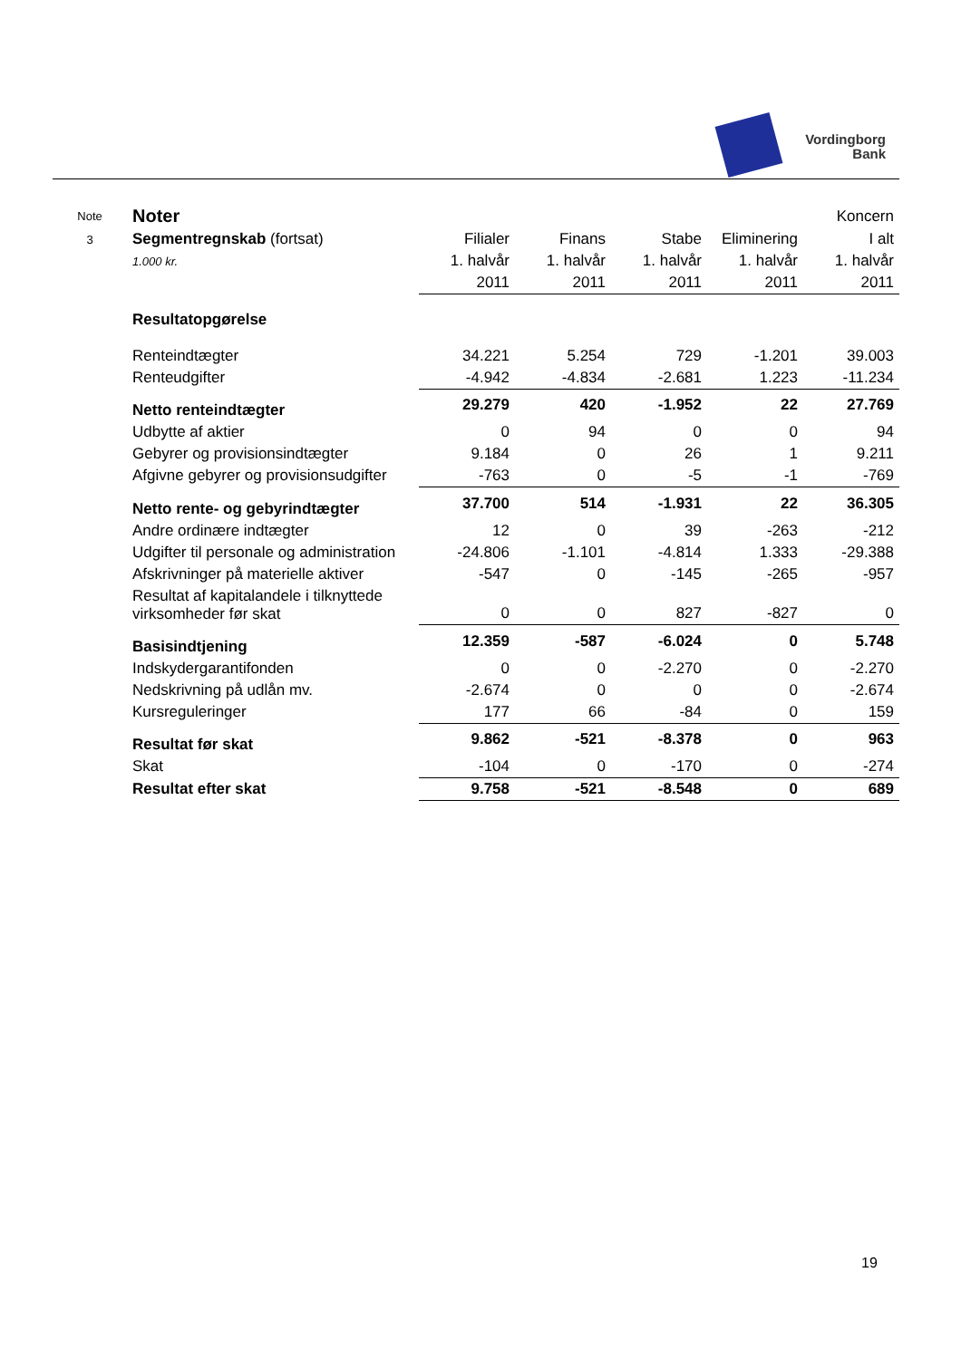Vordingborg
Bank
| Note | Noter | | | | | Koncern |
| 3 | Segmentregnskab (fortsat) | Filialer | Finans | Stabe | Eliminering | I alt |
| | 1.000 kr. | 1. halvår | 1. halvår | 1. halvår | 1. halvår | 1. halvår |
| | | 2011 | 2011 | 2011 | 2011 | 2011 |
| | Resultatopgørelse | | | | | |
| | Renteindtægter | 34.221 | 5.254 | 729 | -1.201 | 39.003 |
| | Renteudgifter | -4.942 | -4.834 | -2.681 | 1.223 | -11.234 |
| | Netto renteindtægter | 29.279 | 420 | -1.952 | 22 | 27.769 |
| | Udbytte af aktier | 0 | 94 | 0 | 0 | 94 |
| | Gebyrer og provisionsindtægter | 9.184 | 0 | 26 | 1 | 9.211 |
| | Afgivne gebyrer og provisionsudgifter | -763 | 0 | -5 | -1 | -769 |
| | Netto rente- og gebyrindtægter | 37.700 | 514 | -1.931 | 22 | 36.305 |
| | Andre ordinære indtægter | 12 | 0 | 39 | -263 | -212 |
| | Udgifter til personale og administration | -24.806 | -1.101 | -4.814 | 1.333 | -29.388 |
| | Afskrivninger på materielle aktiver | -547 | 0 | -145 | -265 | -957 |
| | Resultat af kapitalandele i tilknyttede virksomheder før skat | 0 | 0 | 827 | -827 | 0 |
| | Basisindtjening | 12.359 | -587 | -6.024 | 0 | 5.748 |
| | Indskydergarantifonden | 0 | 0 | -2.270 | 0 | -2.270 |
| | Nedskrivning på udlån mv. | -2.674 | 0 | 0 | 0 | -2.674 |
| | Kursreguleringer | 177 | 66 | -84 | 0 | 159 |
| | Resultat før skat | 9.862 | -521 | -8.378 | 0 | 963 |
| | Skat | -104 | 0 | -170 | 0 | -274 |
| | Resultat efter skat | 9.758 | -521 | -8.548 | 0 | 689 |
19